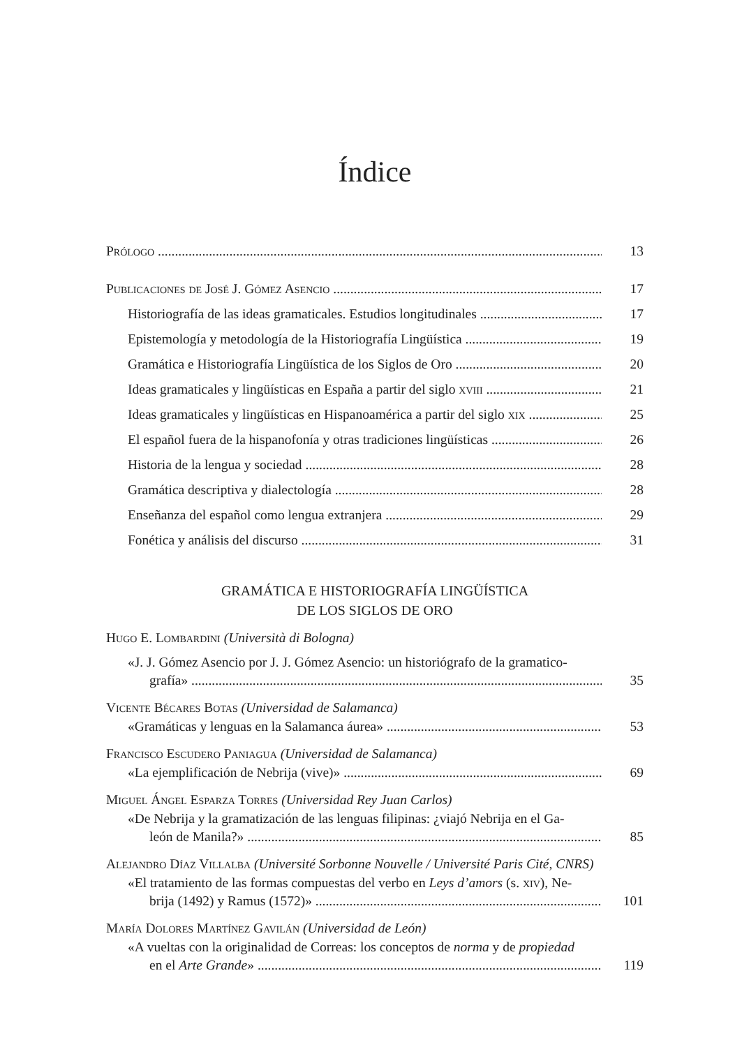Índice
Prólogo 13
Publicaciones de José J. Gómez Asencio 17
Historiografía de las ideas gramaticales. Estudios longitudinales 17
Epistemología y metodología de la Historiografía Lingüística 19
Gramática e Historiografía Lingüística de los Siglos de Oro 20
Ideas gramaticales y lingüísticas en España a partir del siglo xviii 21
Ideas gramaticales y lingüísticas en Hispanoamérica a partir del siglo xix 25
El español fuera de la hispanofonía y otras tradiciones lingüísticas 26
Historia de la lengua y sociedad 28
Gramática descriptiva y dialectología 28
Enseñanza del español como lengua extranjera 29
Fonética y análisis del discurso 31
GRAMÁTICA E HISTORIOGRAFÍA LINGÜÍSTICA
DE LOS SIGLOS DE ORO
Hugo E. Lombardini (Università di Bologna)
«J. J. Gómez Asencio por J. J. Gómez Asencio: un historiógrafo de la gramatico-
grafía» 35
Vicente Bécares Botas (Universidad de Salamanca)
«Gramáticas y lenguas en la Salamanca áurea» 53
Francisco Escudero Paniagua (Universidad de Salamanca)
«La ejemplificación de Nebrija (vive)» 69
Miguel Ángel Esparza Torres (Universidad Rey Juan Carlos)
«De Nebrija y la gramatización de las lenguas filipinas: ¿viajó Nebrija en el Ga-
león de Manila?» 85
Alejandro Díaz Villalba (Université Sorbonne Nouvelle / Université Paris Cité, CNRS)
«El tratamiento de las formas compuestas del verbo en Leys d’amors (s. xiv), Ne-
brija (1492) y Ramus (1572)» 101
María Dolores Martínez Gavilán (Universidad de León)
«A vueltas con la originalidad de Correas: los conceptos de norma y de propiedad
en el Arte Grande» 119